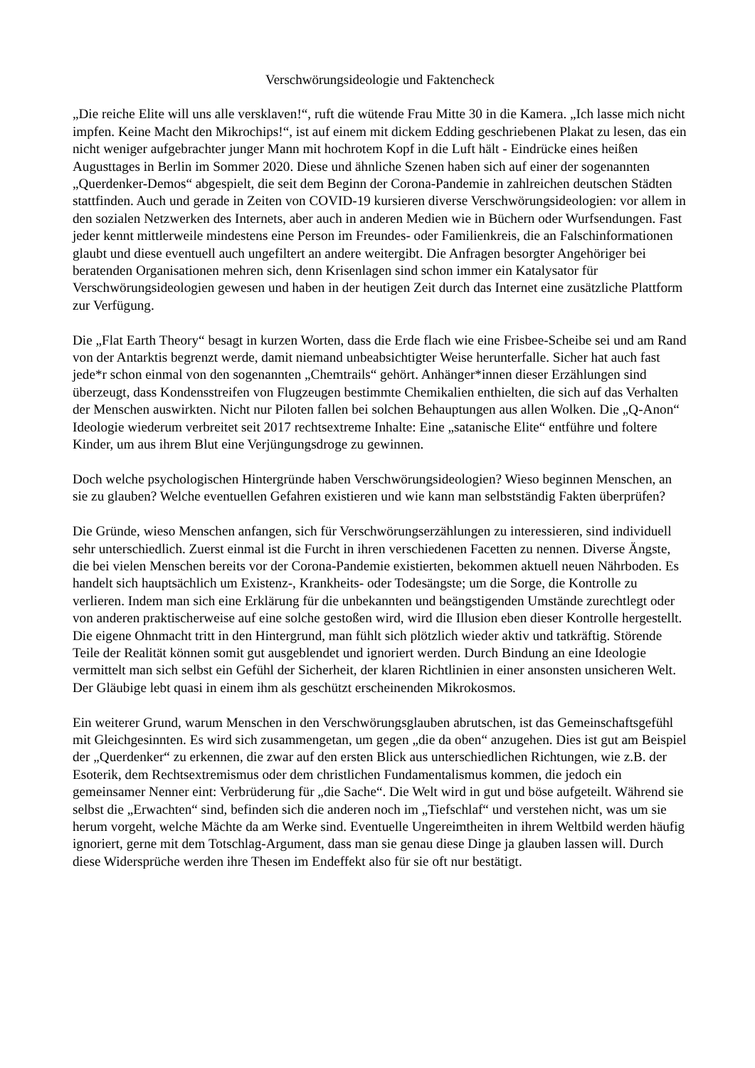Verschwörungsideologie und Faktencheck
„Die reiche Elite will uns alle versklaven!“, ruft die wütende Frau Mitte 30 in die Kamera. „Ich lasse mich nicht impfen. Keine Macht den Mikrochips!“, ist auf einem mit dickem Edding geschriebenen Plakat zu lesen, das ein nicht weniger aufgebrachter junger Mann mit hochrotem Kopf in die Luft hält - Eindrücke eines heißen Augusttages in Berlin im Sommer 2020. Diese und ähnliche Szenen haben sich auf einer der sogenannten „Querdenker-Demos“ abgespielt, die seit dem Beginn der Corona-Pandemie in zahlreichen deutschen Städten stattfinden. Auch und gerade in Zeiten von COVID-19 kursieren diverse Verschwörungsideologien: vor allem in den sozialen Netzwerken des Internets, aber auch in anderen Medien wie in Büchern oder Wurfsendungen. Fast jeder kennt mittlerweile mindestens eine Person im Freundes- oder Familienkreis, die an Falschinformationen glaubt und diese eventuell auch ungefiltert an andere weitergibt. Die Anfragen besorgter Angehöriger bei beratenden Organisationen mehren sich, denn Krisenlagen sind schon immer ein Katalysator für Verschwörungsideologien gewesen und haben in der heutigen Zeit durch das Internet eine zusätzliche Plattform zur Verfügung.
Die „Flat Earth Theory“ besagt in kurzen Worten, dass die Erde flach wie eine Frisbee-Scheibe sei und am Rand von der Antarktis begrenzt werde, damit niemand unbeabsichtigter Weise herunterfalle. Sicher hat auch fast jede*r schon einmal von den sogenannten „Chemtrails“ gehört. Anhänger*innen dieser Erzählungen sind überzeugt, dass Kondensstreifen von Flugzeugen bestimmte Chemikalien enthielten, die sich auf das Verhalten der Menschen auswirkten. Nicht nur Piloten fallen bei solchen Behauptungen aus allen Wolken. Die „Q-Anon“ Ideologie wiederum verbreitet seit 2017 rechtsextreme Inhalte: Eine „satanische Elite“ entführe und foltere Kinder, um aus ihrem Blut eine Verjüngungsdroge zu gewinnen.
Doch welche psychologischen Hintergründe haben Verschwörungsideologien? Wieso beginnen Menschen, an sie zu glauben? Welche eventuellen Gefahren existieren und wie kann man selbstständig Fakten überprüfen?
Die Gründe, wieso Menschen anfangen, sich für Verschwörungserzählungen zu interessieren, sind individuell sehr unterschiedlich. Zuerst einmal ist die Furcht in ihren verschiedenen Facetten zu nennen. Diverse Ängste, die bei vielen Menschen bereits vor der Corona-Pandemie existierten, bekommen aktuell neuen Nährboden. Es handelt sich hauptsächlich um Existenz-, Krankheits- oder Todesängste; um die Sorge, die Kontrolle zu verlieren. Indem man sich eine Erklärung für die unbekannten und beängstigenden Umstände zurechtlegt oder von anderen praktischerweise auf eine solche gestoßen wird, wird die Illusion eben dieser Kontrolle hergestellt. Die eigene Ohnmacht tritt in den Hintergrund, man fühlt sich plötzlich wieder aktiv und tatkräftig. Störende Teile der Realität können somit gut ausgeblendet und ignoriert werden. Durch Bindung an eine Ideologie vermittelt man sich selbst ein Gefühl der Sicherheit, der klaren Richtlinien in einer ansonsten unsicheren Welt. Der Gläubige lebt quasi in einem ihm als geschützt erscheinenden Mikrokosmos.
Ein weiterer Grund, warum Menschen in den Verschwörungsglauben abrutschen, ist das Gemeinschaftsgefühl mit Gleichgesinnten. Es wird sich zusammengetan, um gegen „die da oben“ anzugehen. Dies ist gut am Beispiel der „Querdenker“ zu erkennen, die zwar auf den ersten Blick aus unterschiedlichen Richtungen, wie z.B. der Esoterik, dem Rechtsextremismus oder dem christlichen Fundamentalismus kommen, die jedoch ein gemeinsamer Nenner eint: Verbrüderung für „die Sache“. Die Welt wird in gut und böse aufgeteilt. Während sie selbst die „Erwachten“ sind, befinden sich die anderen noch im „Tiefschlaf“ und verstehen nicht, was um sie herum vorgeht, welche Mächte da am Werke sind. Eventuelle Ungereimtheiten in ihrem Weltbild werden häufig ignoriert, gerne mit dem Totschlag-Argument, dass man sie genau diese Dinge ja glauben lassen will. Durch diese Widersprüche werden ihre Thesen im Endeffekt also für sie oft nur bestätigt.